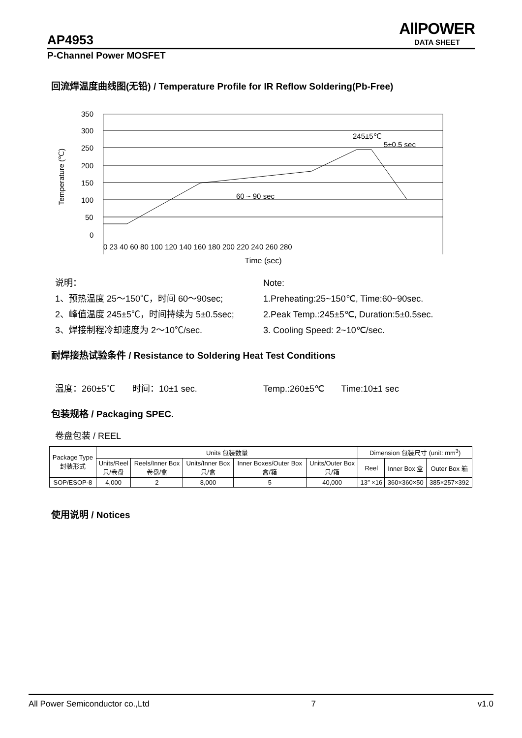AllPOWER
DATA SHEET
AP4953
P-Channel Power MOSFET
回流焊温度曲线图(无铅) / Temperature Profile for IR Reflow Soldering(Pb-Free)
Temperature (℃)
350
300
250
200
150
100
50
0
0 23 40 60 80 100 120 140 160 180 200 220 240 260 280
60 ~ 90 sec
245±5℃
5±0.5 sec
Time (sec)
说明：
1、预热温度 25～150℃，时间 60～90sec;
2、峰值温度 245±5℃，时间持续为 5±0.5sec;
3、焊接制程冷却速度为 2～10℃/sec.
Note:
1.Preheating:25~150℃, Time:60~90sec.
2.Peak Temp.:245±5℃, Duration:5±0.5sec.
3. Cooling Speed: 2~10℃/sec.
耐焊接热试验条件 / Resistance to Soldering Heat Test Conditions
温度：260±5℃ 时间：10±1 sec.
Temp.:260±5℃ Time:10±1 sec
包装规格 / Packaging SPEC.
卷盘包装 / REEL
| Package Type 封装形式 | Units 包装数量 | | | | | Dimension 包装尺寸 (unit: mm<sup>3</sup>) | | |
| | Units/Reel 只/卷盘 | Reels/Inner Box 卷盘/盒 | Units/Inner Box 只/盒 | Inner Boxes/Outer Box 盒/箱 | Units/Outer Box 只/箱 | Reel | Inner Box 盒 | Outer Box 箱 |
| SOP/ESOP-8 | 4,000 | 2 | 8,000 | 5 | 40,000 | 13″ ×16 | 360×360×50 | 385×257×392 |
使用说明 / Notices
All Power Semiconductor co.,Ltd 7 v1.0